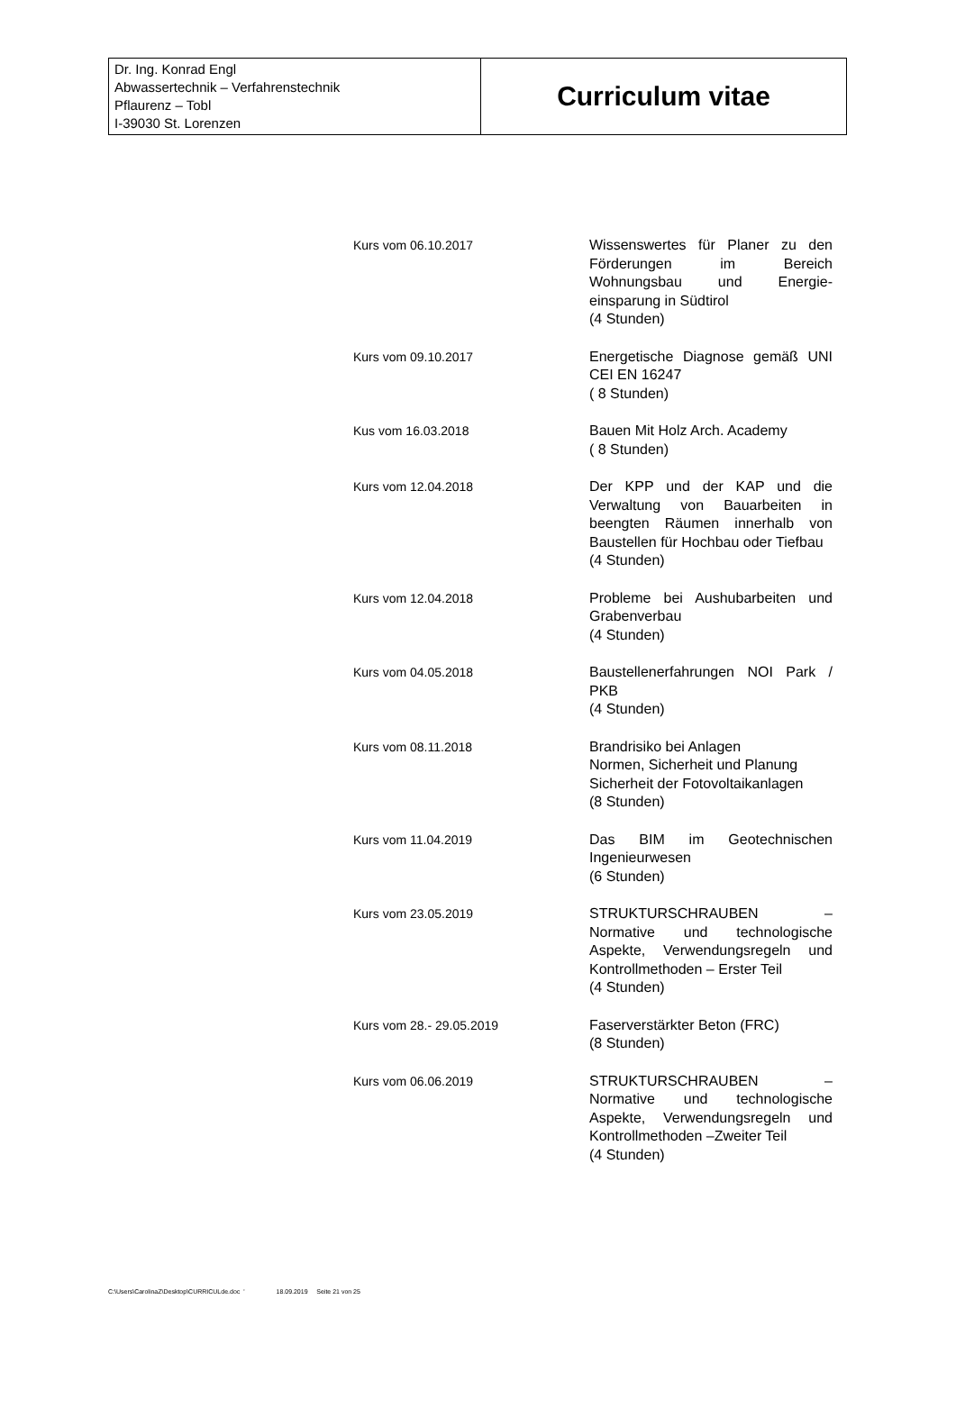| Dr. Ing. Konrad Engl Abwassertechnik – Verfahrenstechnik Pflaurenz – Tobl I-39030 St. Lorenzen | Curriculum vitae |
Kurs vom 06.10.2017
Wissenswertes für Planer zu den Förderungen im Bereich Wohnungsbau und Energie-einsparung in Südtirol
(4 Stunden)
Kurs vom 09.10.2017
Energetische Diagnose gemäß UNI CEI EN 16247
( 8 Stunden)
Kus vom 16.03.2018
Bauen Mit Holz Arch. Academy
( 8 Stunden)
Kurs vom 12.04.2018
Der KPP und der KAP und die Verwaltung von Bauarbeiten in beengten Räumen innerhalb von Baustellen für Hochbau oder Tiefbau
(4 Stunden)
Kurs vom 12.04.2018
Probleme bei Aushubarbeiten und Grabenverbau
(4 Stunden)
Kurs vom 04.05.2018
Baustellenerfahrungen NOI Park / PKB
(4 Stunden)
Kurs vom 08.11.2018
Brandrisiko bei Anlagen
Normen, Sicherheit und Planung
Sicherheit der Fotovoltaikanlagen
(8 Stunden)
Kurs vom 11.04.2019
Das BIM im Geotechnischen Ingenieurwesen
(6 Stunden)
Kurs vom 23.05.2019
STRUKTURSCHRAUBEN – Normative und technologische Aspekte, Verwendungsregeln und Kontrollmethoden – Erster Teil
(4 Stunden)
Kurs vom 28.- 29.05.2019
Faserverstärkter Beton (FRC)
(8 Stunden)
Kurs vom 06.06.2019
STRUKTURSCHRAUBEN – Normative und technologische Aspekte, Verwendungsregeln und Kontrollmethoden –Zweiter Teil
(4 Stunden)
C:\Users\CarolinaZ\Desktop\CURRICULde.doc ' 18.09.2019 Seite 21 von 25